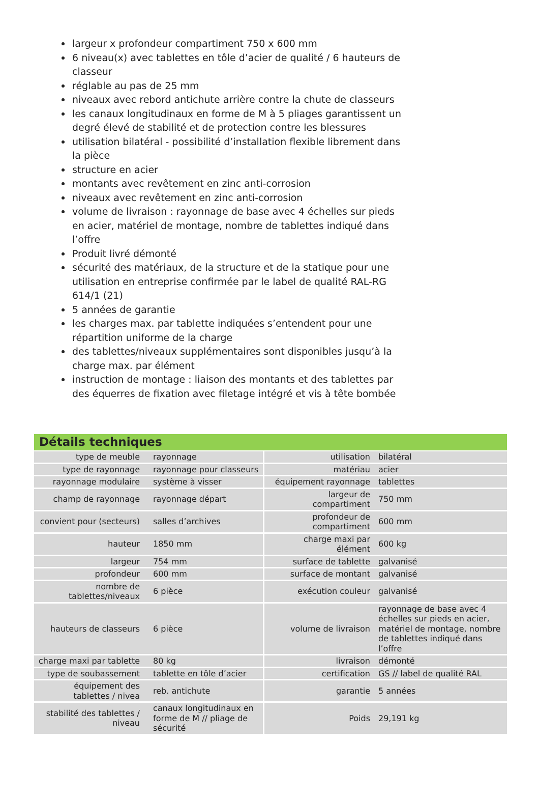largeur x profondeur compartiment 750 x 600 mm
6 niveau(x) avec tablettes en tôle d’acier de qualité / 6 hauteurs de classeur
réglable au pas de 25 mm
niveaux avec rebord antichute arrière contre la chute de classeurs
les canaux longitudinaux en forme de M à 5 pliages garantissent un degré élevé de stabilité et de protection contre les blessures
utilisation bilatéral - possibilité d’installation flexible librement dans la pièce
structure en acier
montants avec revêtement en zinc anti-corrosion
niveaux avec revêtement en zinc anti-corrosion
volume de livraison : rayonnage de base avec 4 échelles sur pieds en acier, matériel de montage, nombre de tablettes indiqué dans l’offre
Produit livré démonté
sécurité des matériaux, de la structure et de la statique pour une utilisation en entreprise confirmée par le label de qualité RAL-RG 614/1 (21)
5 années de garantie
les charges max. par tablette indiquées s’entendent pour une répartition uniforme de la charge
des tablettes/niveaux supplémentaires sont disponibles jusqu’à la charge max. par élément
instruction de montage : liaison des montants et des tablettes par des équerres de fixation avec filetage intégré et vis à tête bombée
Détails techniques
| type de meuble | rayonnage | utilisation | bilatéral |
| type de rayonnage | rayonnage pour classeurs | matériau | acier |
| rayonnage modulaire | système à visser | équipement rayonnage | tablettes |
| champ de rayonnage | rayonnage départ | largeur de compartiment | 750 mm |
| convient pour (secteurs) | salles d’archives | profondeur de compartiment | 600 mm |
| hauteur | 1850 mm | charge maxi par élément | 600 kg |
| largeur | 754 mm | surface de tablette | galvanisé |
| profondeur | 600 mm | surface de montant | galvanisé |
| nombre de tablettes/niveaux | 6 pièce | exécution couleur | galvanisé |
| hauteurs de classeurs | 6 pièce | volume de livraison | rayonnage de base avec 4 échelles sur pieds en acier, matériel de montage, nombre de tablettes indiqué dans l’offre |
| charge maxi par tablette | 80 kg | livraison | démonté |
| type de soubassement | tablette en tôle d’acier | certification | GS // label de qualité RAL |
| équipement des tablettes / nivea | reb. antichute | garantie | 5 années |
| stabilité des tablettes / niveau | canaux longitudinaux en forme de M // pliage de sécurité | Poids | 29,191 kg |